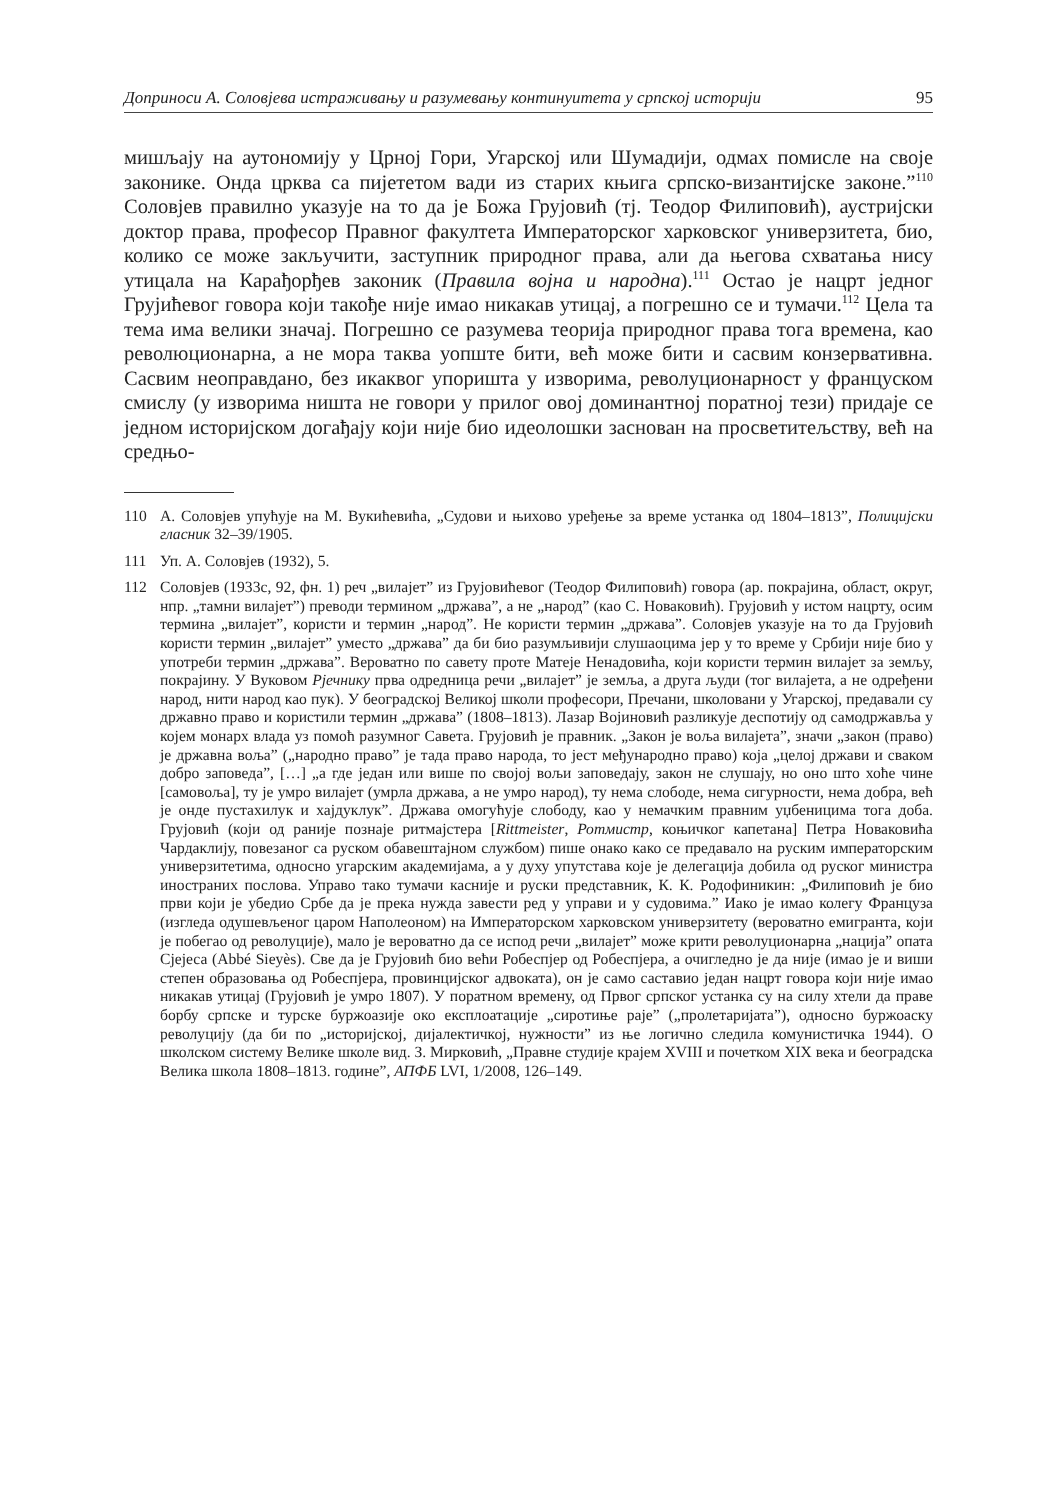Доприноси А. Соловјева истраживању и разумевању континуитета у српској историји 95
мишљају на аутономију у Црној Гори, Угарској или Шумадији, одмах помисле на своје законике. Онда црква са пијететом вади из старих књига српско-византијске законе.”<sup>110</sup> Соловјев правилно указује на то да је Божа Грујовић (тј. Теодор Филиповић), аустријски доктор права, професор Правног факултета Императорског харковског универзитета, био, колико се може закључити, заступник природног права, али да његова схватања нису утицала на Карађорђев законик (Правила војна и народна).<sup>111</sup> Остао је нацрт једног Грујићевог говора који такође није имао никакав утицај, а погрешно се и тумачи.<sup>112</sup> Цела та тема има велики значај. Погрешно се разумева теорија природног права тога времена, као революционарна, а не мора таква уопште бити, већ може бити и сасвим конзервативна. Сасвим неоправдано, без икаквог упоришта у изворима, револуционарност у француском смислу (у изворима ништа не говори у прилог овој доминантној поратној тези) придаје се једном историјском догађају који није био идеолошки заснован на просветитељству, већ на средњо-
110 А. Соловјев упућује на М. Вукићевића, „Судови и њихово уређење за време устанка од 1804–1813”, Полицијски гласник 32–39/1905.
111 Уп. А. Соловјев (1932), 5.
112 Соловјев (1933с, 92, фн. 1) реч „вилајет” из Грујовићевог (Теодор Филиповић) говора (ар. покрајина, област, округ, нпр. „тамни вилајет”) преводи термином „држава”, а не „народ” (као С. Новаковић). Грујовић у истом нацрту, осим термина „вилајет”, користи и термин „народ”. Не користи термин „држава”. Соловјев указује на то да Грујовић користи термин „вилајет” уместо „држава” да би био разумљивији слушаоцима јер у то време у Србији није био у употреби термин „држава”. Вероватно по савету проте Матеје Ненадовића, који користи термин вилајет за земљу, покрајину. У Вуковом Рјечнику прва одредница речи „вилајет” је земља, а друга људи (тог вилајета, а не одређени народ, нити народ као пук). У београдској Великој школи професори, Пречани, школовани у Угарској, предавали су државно право и користили термин „држава” (1808–1813). Лазар Војиновић разликује деспотију од самодржавља у којем монарх влада уз помоћ разумног Савета. Грујовић је правник. „Закон је воља вилајета”, значи „закон (право) је државна воља” („народно право” је тада право народа, то јест међународно право) која „целој држави и сваком добро заповеда”, […] „а где један или више по својој вољи заповедају, закон не слушају, но оно што хоће чине [самовоља], ту је умро вилајет (умрла држава, а не умро народ), ту нема слободе, нема сигурности, нема добра, већ је онде пустахилук и хајдуклук”. Држава омогућује слободу, као у немачким правним уџбеницима тога доба. Грујовић (који од раније познаје ритмајстера [Rittmeister, Ротмистр, коњичког капетана] Петра Новаковића Чардаклију, повезаног са руском обавештајном службом) пише онако како се предавало на руским императорским универзитетима, односно угарским академијама, а у духу упутстава које је делегација добила од руског министра иностраних послова. Управо тако тумачи касније и руски представник, К. К. Родофиникин: „Филиповић је био први који је убедио Србе да је прека нужда завести ред у управи и у судовима.” Иако је имао колегу Француза (изгледа одушевљеног царом Наполеоном) на Императорском харковском универзитету (вероватно емигранта, који је побегао од револуције), мало је вероватно да се испод речи „вилајет” може крити револуционарна „нација” опата Сјејеса (Abbé Sieyès). Све да је Грујовић био већи Робеспјер од Робеспјера, а очигледно је да није (имао је и виши степен образовања од Робеспјера, провинцијског адвоката), он је само саставио један нацрт говора који није имао никакав утицај (Грујовић је умро 1807). У поратном времену, од Првог српског устанка су на силу хтели да праве борбу српске и турске буржоазије око експлоатације „сиротиње раје” („пролетаријата”), односно буржоаску револуцију (да би по „историјској, дијалектичкој, нужности” из ње логично следила комунистичка 1944). О школском систему Велике школе вид. З. Мирковић, „Правне студије крајем XVIII и почетком XIX века и београдска Велика школа 1808–1813. године”, АПФБ LVI, 1/2008, 126–149.